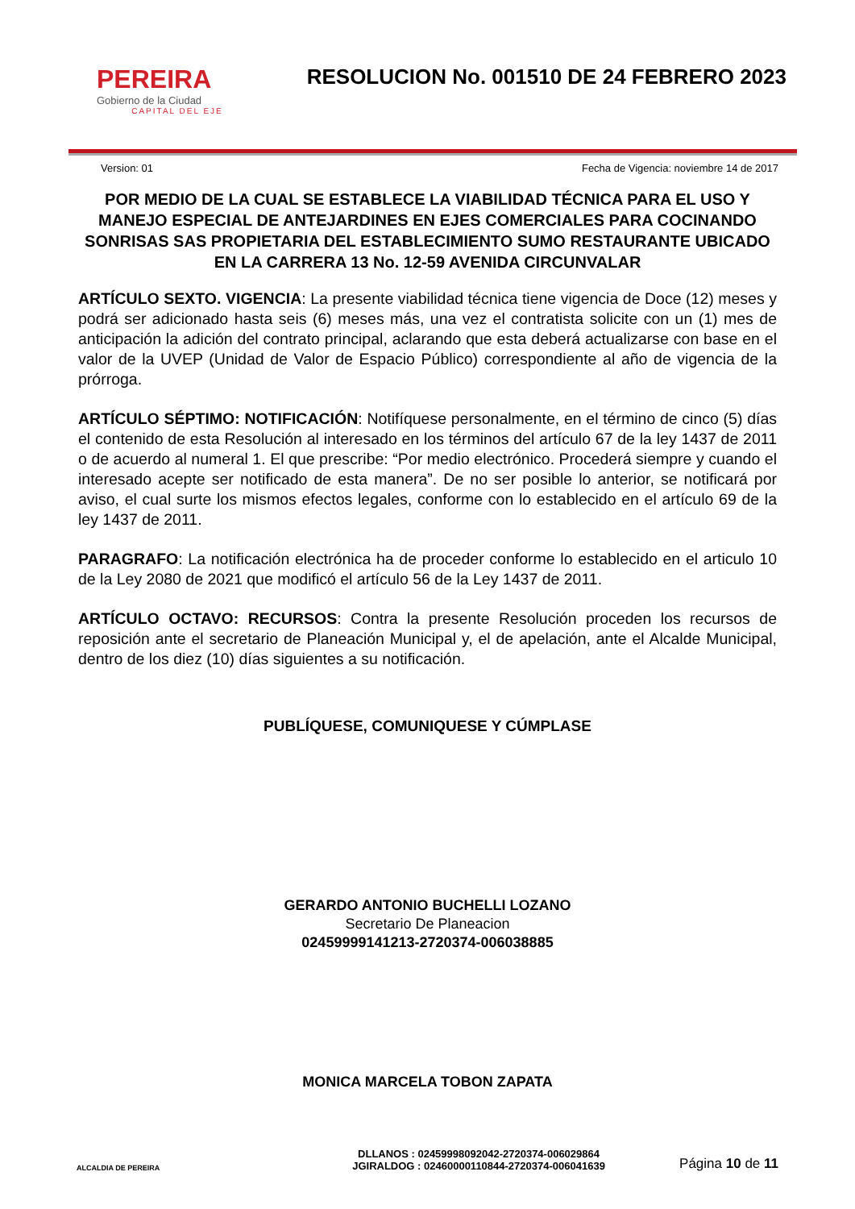PEREIRA
Gobierno de la Ciudad
CAPITAL DEL EJE
RESOLUCION No. 001510 DE 24 FEBRERO 2023
Version: 01 Fecha de Vigencia: noviembre 14 de 2017
POR MEDIO DE LA CUAL SE ESTABLECE LA VIABILIDAD TÉCNICA PARA EL USO Y MANEJO ESPECIAL DE ANTEJARDINES EN EJES COMERCIALES PARA COCINANDO SONRISAS SAS PROPIETARIA DEL ESTABLECIMIENTO SUMO RESTAURANTE UBICADO EN LA CARRERA 13 No. 12-59 AVENIDA CIRCUNVALAR
ARTÍCULO SEXTO. VIGENCIA: La presente viabilidad técnica tiene vigencia de Doce (12) meses y podrá ser adicionado hasta seis (6) meses más, una vez el contratista solicite con un (1) mes de anticipación la adición del contrato principal, aclarando que esta deberá actualizarse con base en el valor de la UVEP (Unidad de Valor de Espacio Público) correspondiente al año de vigencia de la prórroga.
ARTÍCULO SÉPTIMO: NOTIFICACIÓN: Notifíquese personalmente, en el término de cinco (5) días el contenido de esta Resolución al interesado en los términos del artículo 67 de la ley 1437 de 2011 o de acuerdo al numeral 1. El que prescribe: “Por medio electrónico. Procederá siempre y cuando el interesado acepte ser notificado de esta manera”. De no ser posible lo anterior, se notificará por aviso, el cual surte los mismos efectos legales, conforme con lo establecido en el artículo 69 de la ley 1437 de 2011.
PARAGRAFO: La notificación electrónica ha de proceder conforme lo establecido en el articulo 10 de la Ley 2080 de 2021 que modificó el artículo 56 de la Ley 1437 de 2011.
ARTÍCULO OCTAVO: RECURSOS: Contra la presente Resolución proceden los recursos de reposición ante el secretario de Planeación Municipal y, el de apelación, ante el Alcalde Municipal, dentro de los diez (10) días siguientes a su notificación.
PUBLÍQUESE, COMUNIQUESE Y CÚMPLASE
GERARDO ANTONIO BUCHELLI LOZANO
Secretario De Planeacion
02459999141213-2720374-006038885
MONICA MARCELA TOBON ZAPATA
ALCALDIA DE PEREIRA
DLLANOS : 02459998092042-2720374-006029864
JGIRALDOG : 02460000110844-2720374-006041639
Página 10 de 11